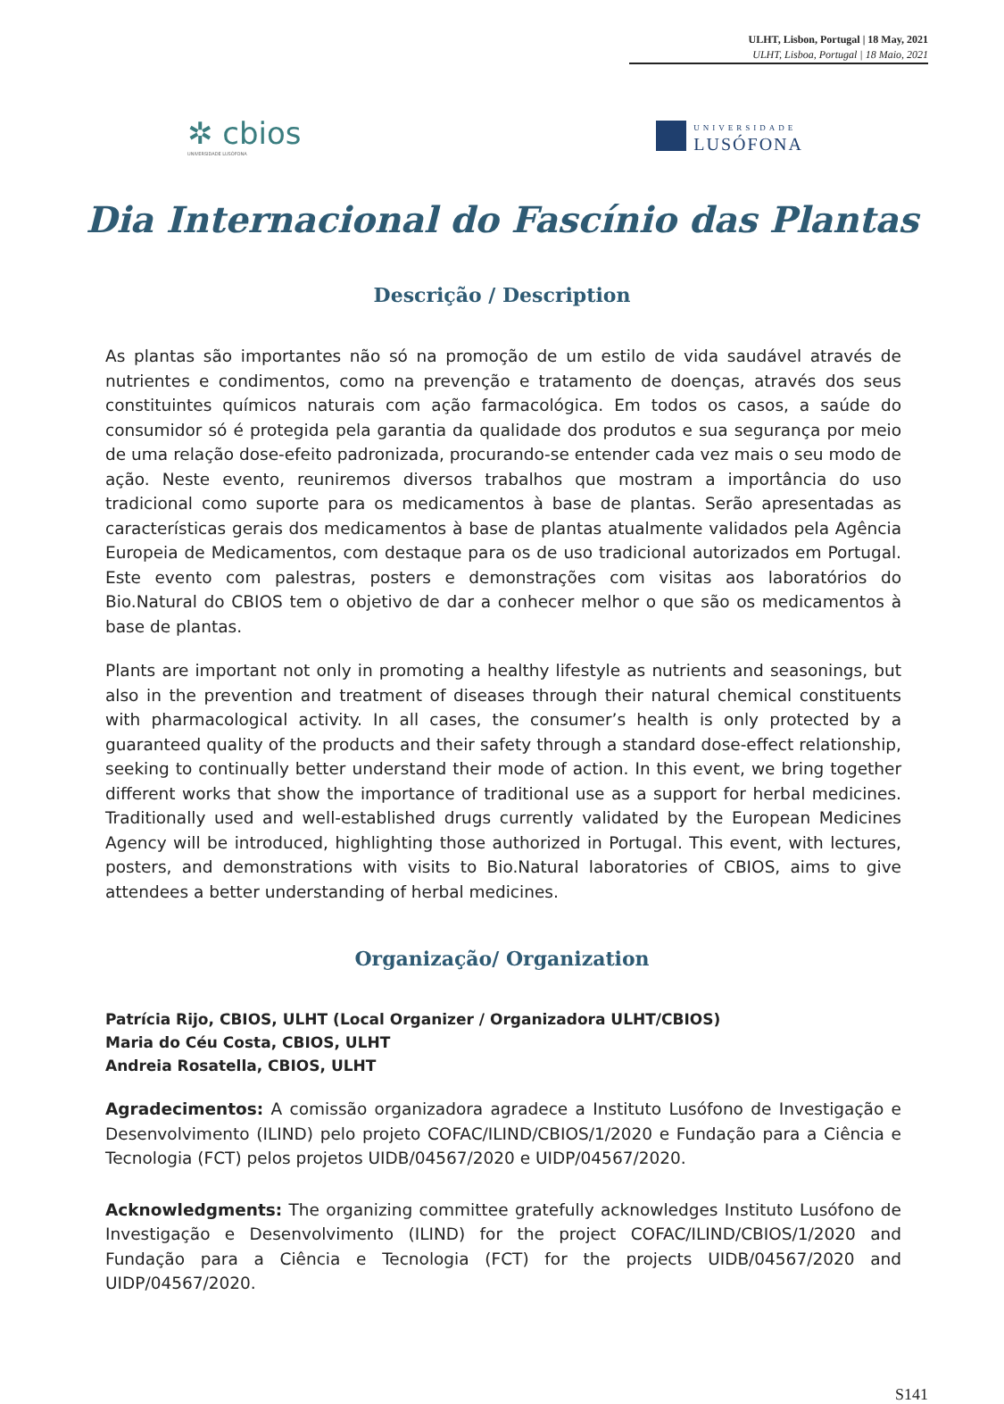ULHT, Lisbon, Portugal | 18 May, 2021
ULHT, Lisboa, Portugal | 18 Maio, 2021
✲ cbios
UNIVERSIDADE LUSÓFONA
UNIVERSIDADE
LUSÓFONA
Dia Internacional do Fascínio das Plantas
Descrição / Description
As plantas são importantes não só na promoção de um estilo de vida saudável através de nutrientes e condimentos, como na prevenção e tratamento de doenças, através dos seus constituintes químicos naturais com ação farmacológica. Em todos os casos, a saúde do consumidor só é protegida pela garantia da qualidade dos produtos e sua segurança por meio de uma relação dose-efeito padronizada, procurando-se entender cada vez mais o seu modo de ação. Neste evento, reuniremos diversos trabalhos que mostram a importância do uso tradicional como suporte para os medicamentos à base de plantas. Serão apresentadas as características gerais dos medicamentos à base de plantas atualmente validados pela Agência Europeia de Medicamentos, com destaque para os de uso tradicional autorizados em Portugal. Este evento com palestras, posters e demonstrações com visitas aos laboratórios do Bio.Natural do CBIOS tem o objetivo de dar a conhecer melhor o que são os medicamentos à base de plantas.
Plants are important not only in promoting a healthy lifestyle as nutrients and seasonings, but also in the prevention and treatment of diseases through their natural chemical constituents with pharmacological activity. In all cases, the consumer’s health is only protected by a guaranteed quality of the products and their safety through a standard dose-effect relationship, seeking to continually better understand their mode of action. In this event, we bring together different works that show the importance of traditional use as a support for herbal medicines. Traditionally used and well-established drugs currently validated by the European Medicines Agency will be introduced, highlighting those authorized in Portugal. This event, with lectures, posters, and demonstrations with visits to Bio.Natural laboratories of CBIOS, aims to give attendees a better understanding of herbal medicines.
Organização/ Organization
Patrícia Rijo, CBIOS, ULHT (Local Organizer / Organizadora ULHT/CBIOS)
Maria do Céu Costa, CBIOS, ULHT
Andreia Rosatella, CBIOS, ULHT
Agradecimentos: A comissão organizadora agradece a Instituto Lusófono de Investigação e Desenvolvimento (ILIND) pelo projeto COFAC/ILIND/CBIOS/1/2020 e Fundação para a Ciência e Tecnologia (FCT) pelos projetos UIDB/04567/2020 e UIDP/04567/2020.
Acknowledgments: The organizing committee gratefully acknowledges Instituto Lusófono de Investigação e Desenvolvimento (ILIND) for the project COFAC/ILIND/CBIOS/1/2020 and Fundação para a Ciência e Tecnologia (FCT) for the projects UIDB/04567/2020 and UIDP/04567/2020.
S141